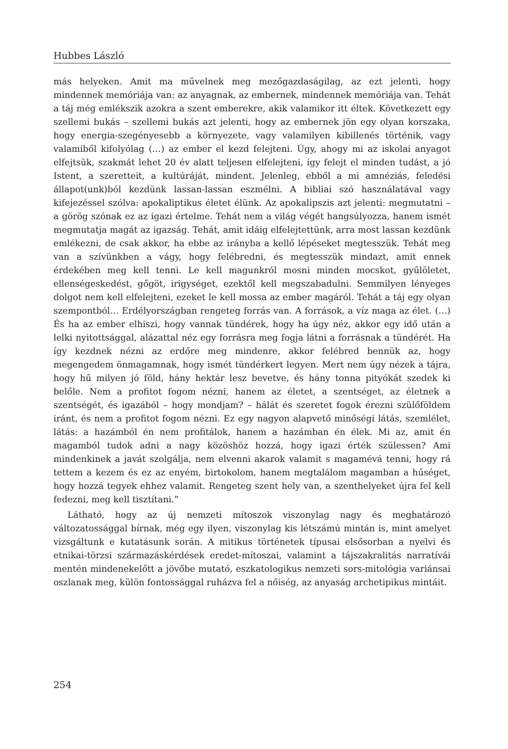Hubbes László
más helyeken. Amit ma művelnek meg mezőgazdaságilag, az ezt jelenti, hogy mindennek memóriája van: az anyagnak, az embernek, mindennek memóriája van. Tehát a táj még emlékszik azokra a szent emberekre, akik valamikor itt éltek. Következett egy szellemi bukás – szellemi bukás azt jelenti, hogy az embernek jön egy olyan korszaka, hogy energia-szegényesebb a környezete, vagy valamilyen kibillenés történik, vagy valamiből kifolyólag (…) az ember el kezd felejteni. Úgy, ahogy mi az iskolai anyagot elfejtsük, szakmát lehet 20 év alatt teljesen elfelejteni, így felejt el minden tudást, a jó Istent, a szeretteit, a kultúráját, mindent. Jelenleg, ebből a mi amnéziás, feledési állapot(unk)ból kezdünk lassan-lassan eszmélni. A bibliai szó használatával vagy kifejezéssel szólva: apokaliptikus életet élünk. Az apokalipszis azt jelenti: megmutatni – a görög szónak ez az igazi értelme. Tehát nem a világ végét hangsúlyozza, hanem ismét megmutatja magát az igazság. Tehát, amit idáig elfelejtettünk, arra most lassan kezdünk emlékezni, de csak akkor, ha ebbe az irányba a kellő lépéseket megtesszük. Tehát meg van a szívünkben a vágy, hogy felébredni, és megtesszük mindazt, amit ennek érdekében meg kell tenni. Le kell magunkról mosni minden mocskot, gyűlöletet, ellenségeskedést, gőgöt, irigységet, ezektől kell megszabadulni. Semmilyen lényeges dolgot nem kell elfelejteni, ezeket le kell mossa az ember magáról. Tehát a táj egy olyan szempontból… Erdélyországban rengeteg forrás van. A források, a víz maga az élet. (…) És ha az ember elhiszi, hogy vannak tündérek, hogy ha úgy néz, akkor egy idő után a lelki nyitottsággal, alázattal néz egy forrásra meg fogja látni a forrásnak a tündérét. Ha így kezdnek nézni az erdőre meg mindenre, akkor felébred bennük az, hogy megengedem önmagamnak, hogy ismét tündérkert legyen. Mert nem úgy nézek a tájra, hogy hű milyen jó föld, hány hektár lesz bevetve, és hány tonna pityókát szedek ki belőle. Nem a profitot fogom nézni, hanem az életet, a szentséget, az életnek a szentségét, és igazából – hogy mondjam? – hálát és szeretet fogok érezni szülőföldem iránt, és nem a profitot fogom nézni. Ez egy nagyon alapvető minőségi látás, szemlélet, látás: a hazámból én nem profitálok, hanem a hazámban én élek. Mi az, amit én magamból tudok adni a nagy közöshöz hozzá, hogy igazi érték szülessen? Ami mindenkinek a javát szolgálja, nem elvenni akarok valamit s magamévá tenni, hogy rá tettem a kezem és ez az enyém, birtokolom, hanem megtalálom magamban a hűséget, hogy hozzá tegyek ehhez valamit. Rengeteg szent hely van, a szenthelyeket újra fel kell fedezni, meg kell tisztítani.”
Látható, hogy az új nemzeti mítoszok viszonylag nagy és meghatározó változatossággal bírnak, még egy ilyen, viszonylag kis létszámú mintán is, mint amelyet vizsgáltunk e kutatásunk során. A mitikus történetek típusai elsősorban a nyelvi és etnikai-törzsi származáskérdések eredet-mítoszai, valamint a tájszakralitás narratívái mentén mindenekelőtt a jövőbe mutató, eszkatologikus nemzeti sors-mitológia variánsai oszlanak meg, külön fontossággal ruházva fel a nőiség, az anyaság archetipikus mintáit.
254